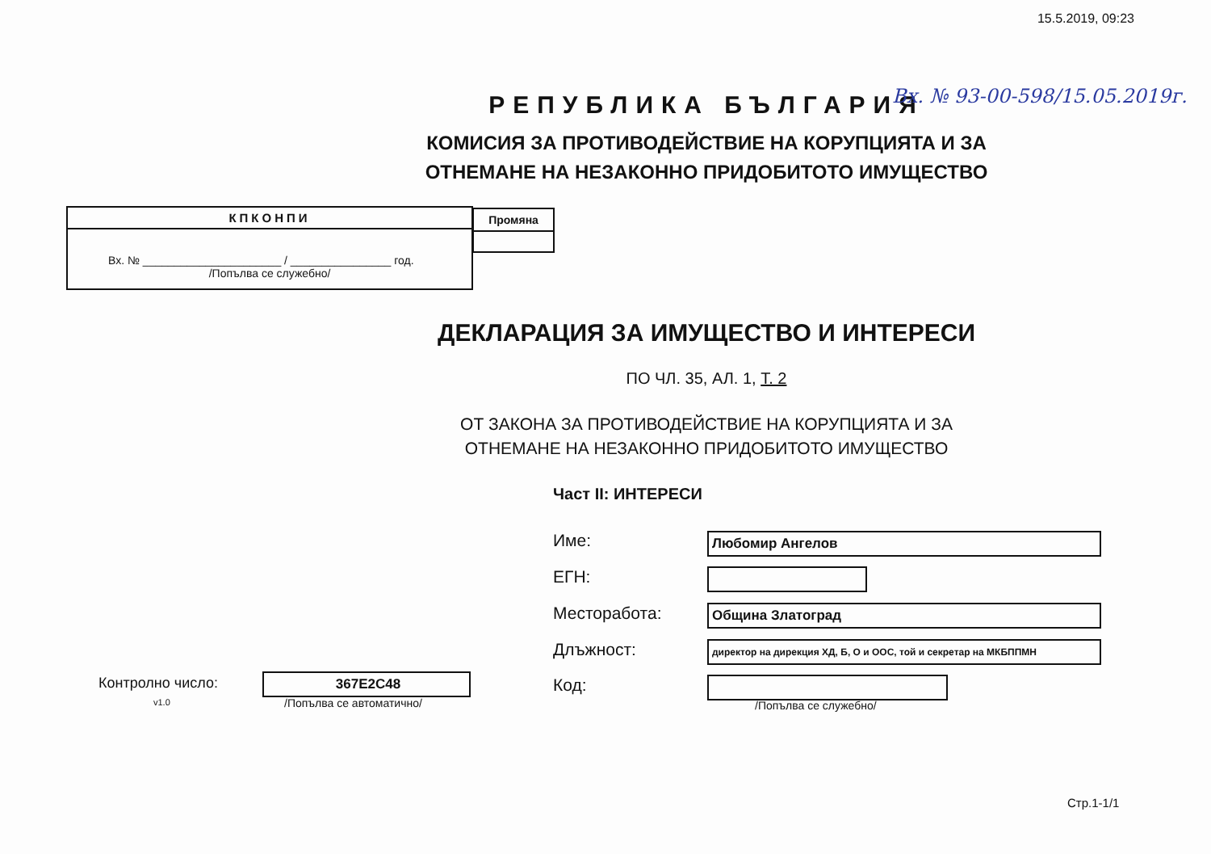15.5.2019, 09:23
Вх. № 93-00-598/15.05.2019г.
РЕПУБЛИКА БЪЛГАРИЯ
КОМИСИЯ ЗА ПРОТИВОДЕЙСТВИЕ НА КОРУПЦИЯТА И ЗА
ОТНЕМАНЕ НА НЕЗАКОННО ПРИДОБИТОТО ИМУЩЕСТВО
КПКОНПИ
Вх. № ______________________ / ________________ год.
/Попълва се служебно/
Промяна
ДЕКЛАРАЦИЯ ЗА ИМУЩЕСТВО И ИНТЕРЕСИ
ПО ЧЛ. 35, АЛ. 1, Т. 2
ОТ ЗАКОНА ЗА ПРОТИВОДЕЙСТВИЕ НА КОРУПЦИЯТА И ЗА
ОТНЕМАНЕ НА НЕЗАКОННО ПРИДОБИТОТО ИМУЩЕСТВО
Част II: ИНТЕРЕСИ
Име: Любомир Ангелов
ЕГН:
Месторабота: Община Златоград
Длъжност: директор на дирекция ХД, Б, О и ООС, той и секретар на МКБППМН
Код:
/Попълва се служебно/
Контролно число:
v1.0
367E2C48
/Попълва се автоматично/
Стр.1-1/1